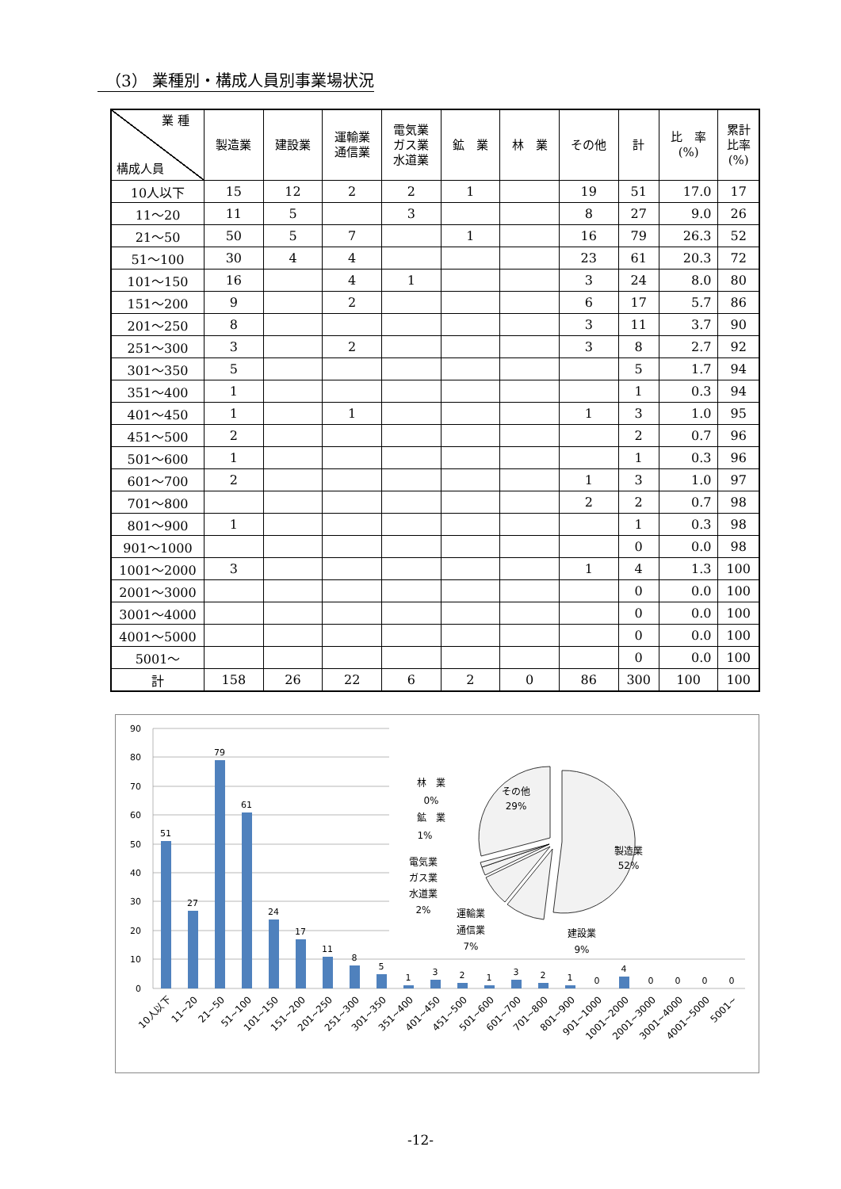（3） 業種別・構成人員別事業場状況
| 業 種 構成人員 | 製造業 | 建設業 | 運輸業 通信業 | 電気業 ガス業 水道業 | 鉱 業 | 林 業 | その他 | 計 | 比 率 (%) | 累計 比率 (%) |
| --- | --- | --- | --- | --- | --- | --- | --- | --- | --- | --- |
| 10人以下 | 15 | 12 | 2 | 2 | 1 | | 19 | 51 | 17.0 | 17 |
| 11～20 | 11 | 5 | | 3 | | | 8 | 27 | 9.0 | 26 |
| 21～50 | 50 | 5 | 7 | | 1 | | 16 | 79 | 26.3 | 52 |
| 51～100 | 30 | 4 | 4 | | | | 23 | 61 | 20.3 | 72 |
| 101～150 | 16 | | 4 | 1 | | | 3 | 24 | 8.0 | 80 |
| 151～200 | 9 | | 2 | | | | 6 | 17 | 5.7 | 86 |
| 201～250 | 8 | | | | | | 3 | 11 | 3.7 | 90 |
| 251～300 | 3 | | 2 | | | | 3 | 8 | 2.7 | 92 |
| 301～350 | 5 | | | | | | | 5 | 1.7 | 94 |
| 351～400 | 1 | | | | | | | 1 | 0.3 | 94 |
| 401～450 | 1 | | 1 | | | | 1 | 3 | 1.0 | 95 |
| 451～500 | 2 | | | | | | | 2 | 0.7 | 96 |
| 501～600 | 1 | | | | | | | 1 | 0.3 | 96 |
| 601～700 | 2 | | | | | | 1 | 3 | 1.0 | 97 |
| 701～800 | | | | | | | 2 | 2 | 0.7 | 98 |
| 801～900 | 1 | | | | | | | 1 | 0.3 | 98 |
| 901～1000 | | | | | | | | 0 | 0.0 | 98 |
| 1001～2000 | 3 | | | | | | 1 | 4 | 1.3 | 100 |
| 2001～3000 | | | | | | | | 0 | 0.0 | 100 |
| 3001～4000 | | | | | | | | 0 | 0.0 | 100 |
| 4001～5000 | | | | | | | | 0 | 0.0 | 100 |
| 5001～ | | | | | | | | 0 | 0.0 | 100 |
| 計 | 158 | 26 | 22 | 6 | 2 | 0 | 86 | 300 | 100 | 100 |
90
80
70
60
50
40
30
20
10
0
51
27
79
61
24
17
11
8
5
1
3
2
1
3
2
1
0
4
0
0
0
0
10人以下
11~20
21~50
51~100
101~150
151~200
201~250
251~300
301~350
351~400
401~450
451~500
501~600
601~700
701~800
801~900
901~1000
1001~2000
2001~3000
3001~4000
4001~5000
5001~
製造業
52%
その他
29%
建設業
9%
運輸業
通信業
7%
電気業
ガス業
水道業
2%
鉱　業
1%
林　業
0%
-12-